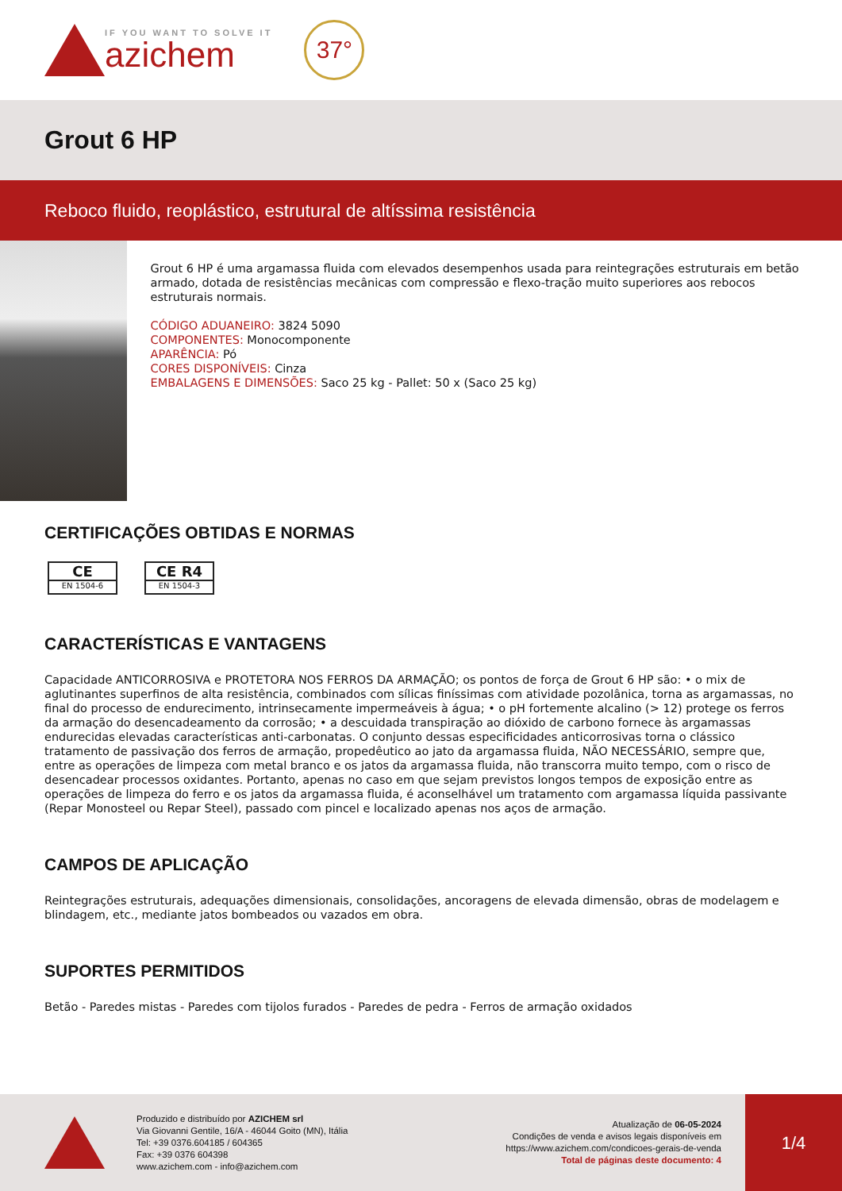IF YOU WANT TO SOLVE IT
azichem
37°
Grout 6 HP
Reboco fluido, reoplástico, estrutural de altíssima resistência
Grout 6 HP é uma argamassa fluida com elevados desempenhos usada para reintegrações estruturais em betão armado, dotada de resistências mecânicas com compressão e flexo-tração muito superiores aos rebocos estruturais normais.
CÓDIGO ADUANEIRO: 3824 5090
COMPONENTES: Monocomponente
APARÊNCIA: Pó
CORES DISPONÍVEIS: Cinza
EMBALAGENS E DIMENSÕES: Saco 25 kg - Pallet: 50 x (Saco 25 kg)
CERTIFICAÇÕES OBTIDAS E NORMAS
CE EN 1504-6 CE R4 EN 1504-3
CARACTERÍSTICAS E VANTAGENS
Capacidade ANTICORROSIVA e PROTETORA NOS FERROS DA ARMAÇÃO; os pontos de força de Grout 6 HP são: • o mix de aglutinantes superfinos de alta resistência, combinados com sílicas finíssimas com atividade pozolânica, torna as argamassas, no final do processo de endurecimento, intrinsecamente impermeáveis à água; • o pH fortemente alcalino (> 12) protege os ferros da armação do desencadeamento da corrosão; • a descuidada transpiração ao dióxido de carbono fornece às argamassas endurecidas elevadas características anti-carbonatas. O conjunto dessas especificidades anticorrosivas torna o clássico tratamento de passivação dos ferros de armação, propedêutico ao jato da argamassa fluida, NÃO NECESSÁRIO, sempre que, entre as operações de limpeza com metal branco e os jatos da argamassa fluida, não transcorra muito tempo, com o risco de desencadear processos oxidantes. Portanto, apenas no caso em que sejam previstos longos tempos de exposição entre as operações de limpeza do ferro e os jatos da argamassa fluida, é aconselhável um tratamento com argamassa líquida passivante (Repar Monosteel ou Repar Steel), passado com pincel e localizado apenas nos aços de armação.
CAMPOS DE APLICAÇÃO
Reintegrações estruturais, adequações dimensionais, consolidações, ancoragens de elevada dimensão, obras de modelagem e blindagem, etc., mediante jatos bombeados ou vazados em obra.
SUPORTES PERMITIDOS
Betão - Paredes mistas - Paredes com tijolos furados - Paredes de pedra - Ferros de armação oxidados
Produzido e distribuído por AZICHEM srl
Via Giovanni Gentile, 16/A - 46044 Goito (MN), Itália
Tel: +39 0376.604185 / 604365
Fax: +39 0376 604398
www.azichem.com - info@azichem.com
Atualização de 06-05-2024
Condições de venda e avisos legais disponíveis em
https://www.azichem.com/condicoes-gerais-de-venda
Total de páginas deste documento: 4
1/4